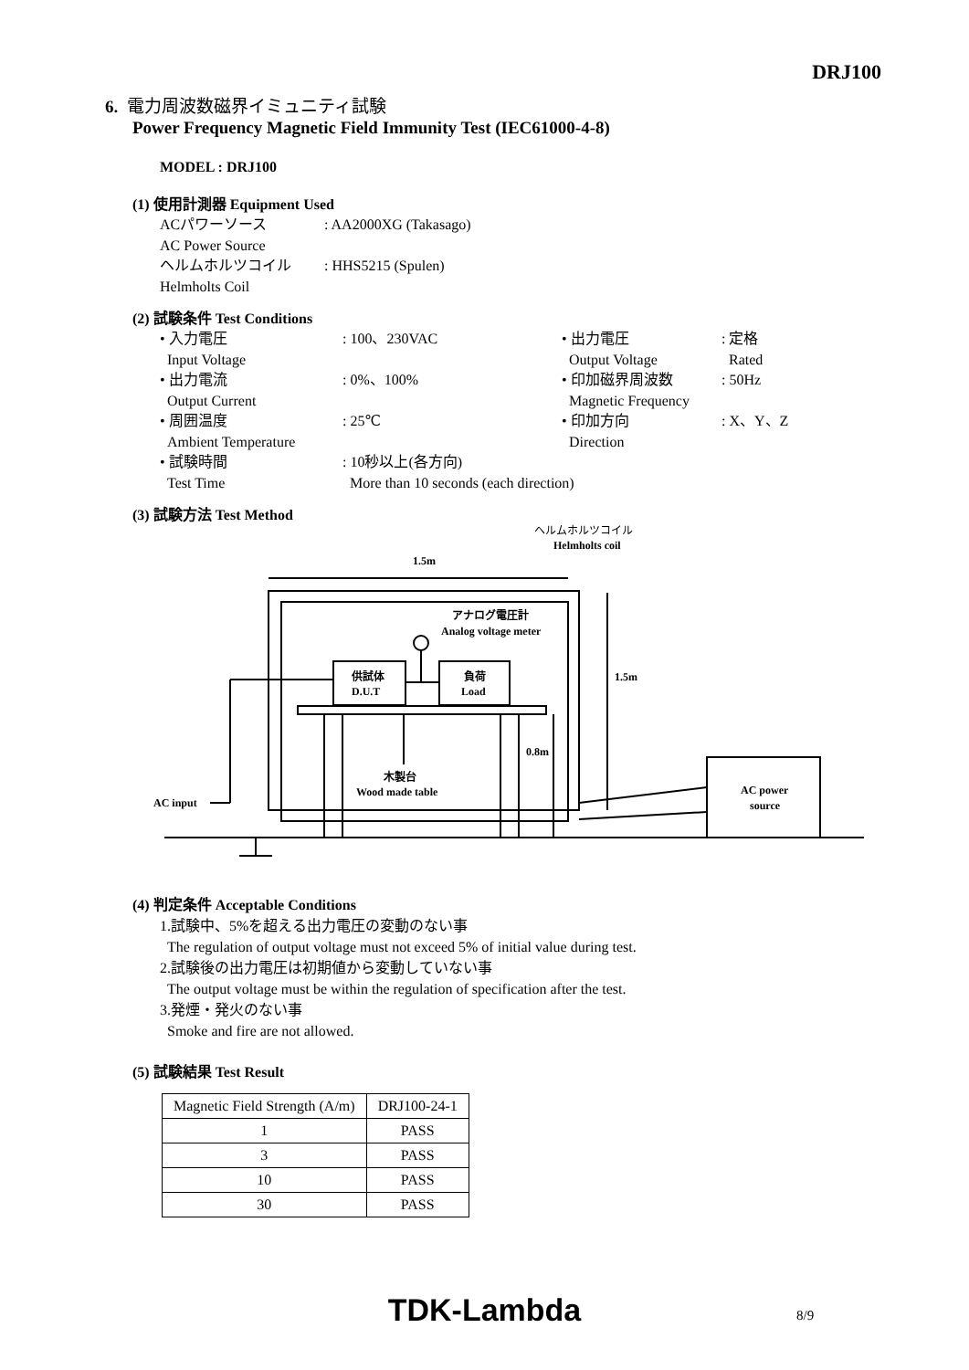DRJ100
6. 電力周波数磁界イミュニティ試験
Power Frequency Magnetic Field Immunity Test (IEC61000-4-8)
MODEL : DRJ100
(1) 使用計測器 Equipment Used
ACパワーソース: AA2000XG (Takasago) AC Power Source ヘルムホルツコイル: HHS5215 (Spulen) Helmholts Coil
(2) 試験条件 Test Conditions
• 入力電圧: 100、230VAC • 出力電圧: 定格 Input Voltage Output Voltage Rated • 出力電流: 0%、100% • 印加磁界周波数: 50Hz Output Current Magnetic Frequency • 周囲温度: 25℃ • 印加方向: X、Y、Z Ambient Temperature Direction • 試験時間: 10秒以上(各方向) Test Time More than 10 seconds (each direction)
(3) 試験方法 Test Method
ヘルムホルツコイル
Helmholts coil
1.5m
アナログ電圧計
Analog voltage meter
供試体
D.U.T
負荷
Load
1.5m
木製台
Wood made table
0.8m
AC input
AC power
source
(4) 判定条件 Acceptable Conditions
1.試験中、5%を超える出力電圧の変動のない事
The regulation of output voltage must not exceed 5% of initial value during test.
2.試験後の出力電圧は初期値から変動していない事
The output voltage must be within the regulation of specification after the test.
3.発煙・発火のない事
Smoke and fire are not allowed.
(5) 試験結果 Test Result
| Magnetic Field Strength (A/m) | DRJ100-24-1 |
| 1 | PASS |
| 3 | PASS |
| 10 | PASS |
| 30 | PASS |
TDK-Lambda 8/9